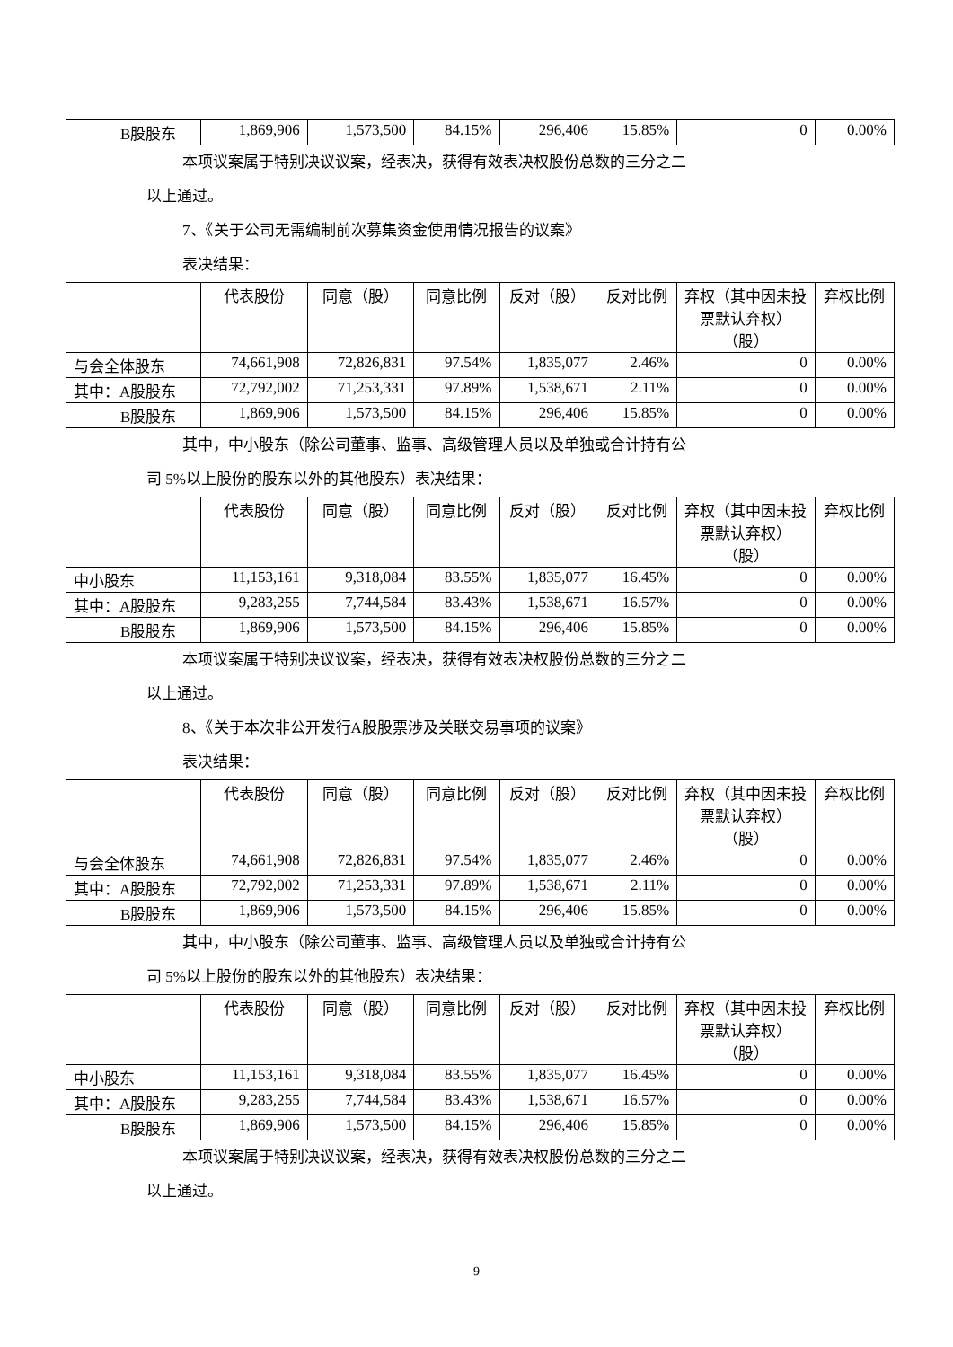| B股股东 | 1,869,906 | 1,573,500 | 84.15% | 296,406 | 15.85% | 0 | 0.00% |
本项议案属于特别决议议案，经表决，获得有效表决权股份总数的三分之二
以上通过。
7、《关于公司无需编制前次募集资金使用情况报告的议案》
表决结果：
| | 代表股份 | 同意（股） | 同意比例 | 反对（股） | 反对比例 | 弃权（其中因未投票默认弃权）（股） | 弃权比例 |
| --- | --- | --- | --- | --- | --- | --- | --- |
| 与会全体股东 | 74,661,908 | 72,826,831 | 97.54% | 1,835,077 | 2.46% | 0 | 0.00% |
| 其中：A股股东 | 72,792,002 | 71,253,331 | 97.89% | 1,538,671 | 2.11% | 0 | 0.00% |
| B股股东 | 1,869,906 | 1,573,500 | 84.15% | 296,406 | 15.85% | 0 | 0.00% |
其中，中小股东（除公司董事、监事、高级管理人员以及单独或合计持有公
司 5%以上股份的股东以外的其他股东）表决结果：
| | 代表股份 | 同意（股） | 同意比例 | 反对（股） | 反对比例 | 弃权（其中因未投票默认弃权）（股） | 弃权比例 |
| --- | --- | --- | --- | --- | --- | --- | --- |
| 中小股东 | 11,153,161 | 9,318,084 | 83.55% | 1,835,077 | 16.45% | 0 | 0.00% |
| 其中：A股股东 | 9,283,255 | 7,744,584 | 83.43% | 1,538,671 | 16.57% | 0 | 0.00% |
| B股股东 | 1,869,906 | 1,573,500 | 84.15% | 296,406 | 15.85% | 0 | 0.00% |
本项议案属于特别决议议案，经表决，获得有效表决权股份总数的三分之二
以上通过。
8、《关于本次非公开发行A股股票涉及关联交易事项的议案》
表决结果：
| | 代表股份 | 同意（股） | 同意比例 | 反对（股） | 反对比例 | 弃权（其中因未投票默认弃权）（股） | 弃权比例 |
| --- | --- | --- | --- | --- | --- | --- | --- |
| 与会全体股东 | 74,661,908 | 72,826,831 | 97.54% | 1,835,077 | 2.46% | 0 | 0.00% |
| 其中：A股股东 | 72,792,002 | 71,253,331 | 97.89% | 1,538,671 | 2.11% | 0 | 0.00% |
| B股股东 | 1,869,906 | 1,573,500 | 84.15% | 296,406 | 15.85% | 0 | 0.00% |
其中，中小股东（除公司董事、监事、高级管理人员以及单独或合计持有公
司 5%以上股份的股东以外的其他股东）表决结果：
| | 代表股份 | 同意（股） | 同意比例 | 反对（股） | 反对比例 | 弃权（其中因未投票默认弃权）（股） | 弃权比例 |
| --- | --- | --- | --- | --- | --- | --- | --- |
| 中小股东 | 11,153,161 | 9,318,084 | 83.55% | 1,835,077 | 16.45% | 0 | 0.00% |
| 其中：A股股东 | 9,283,255 | 7,744,584 | 83.43% | 1,538,671 | 16.57% | 0 | 0.00% |
| B股股东 | 1,869,906 | 1,573,500 | 84.15% | 296,406 | 15.85% | 0 | 0.00% |
本项议案属于特别决议议案，经表决，获得有效表决权股份总数的三分之二
以上通过。
9